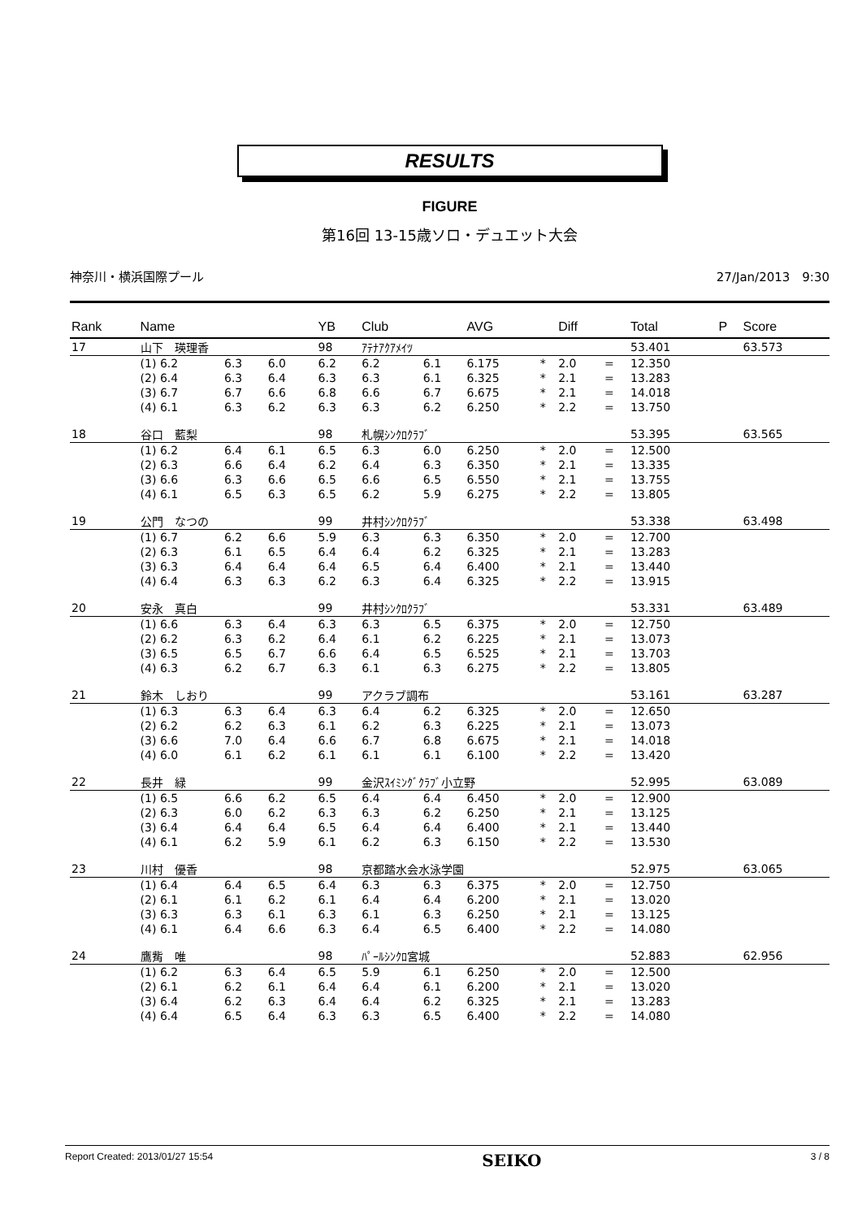RESULTS
FIGURE
第16回 13-15歳ソロ・デュエット大会
神奈川・横浜国際プール 27/Jan/2013　9:30
| Rank | Name | | | | YB | Club | | AVG | | Diff | | Total | P | Score |
| --- | --- | --- | --- | --- | --- | --- | --- | --- | --- | --- | --- | --- | --- | --- |
| 17 | 山下 瑛理香 | | | | 98 | ｱﾃﾅｱｸｱﾒｲﾂ | | | | | | 53.401 | | 63.573 |
| | (1) 6.2 | 6.3 | 6.0 | | 6.2 | 6.2 | 6.1 | 6.175 | * | 2.0 | = | 12.350 | | |
| | (2) 6.4 | 6.3 | 6.4 | | 6.3 | 6.3 | 6.1 | 6.325 | * | 2.1 | = | 13.283 | | |
| | (3) 6.7 | 6.7 | 6.6 | | 6.8 | 6.6 | 6.7 | 6.675 | * | 2.1 | = | 14.018 | | |
| | (4) 6.1 | 6.3 | 6.2 | | 6.3 | 6.3 | 6.2 | 6.250 | * | 2.2 | = | 13.750 | | |
| 18 | 谷口 藍梨 | | | | 98 | 札幌ｼﾝｸﾛｸﾗﾌﾞ | | | | | | 53.395 | | 63.565 |
| | (1) 6.2 | 6.4 | 6.1 | | 6.5 | 6.3 | 6.0 | 6.250 | * | 2.0 | = | 12.500 | | |
| | (2) 6.3 | 6.6 | 6.4 | | 6.2 | 6.4 | 6.3 | 6.350 | * | 2.1 | = | 13.335 | | |
| | (3) 6.6 | 6.3 | 6.6 | | 6.5 | 6.6 | 6.5 | 6.550 | * | 2.1 | = | 13.755 | | |
| | (4) 6.1 | 6.5 | 6.3 | | 6.5 | 6.2 | 5.9 | 6.275 | * | 2.2 | = | 13.805 | | |
| 19 | 公門 なつの | | | | 99 | 井村ｼﾝｸﾛｸﾗﾌﾞ | | | | | | 53.338 | | 63.498 |
| | (1) 6.7 | 6.2 | 6.6 | | 5.9 | 6.3 | 6.3 | 6.350 | * | 2.0 | = | 12.700 | | |
| | (2) 6.3 | 6.1 | 6.5 | | 6.4 | 6.4 | 6.2 | 6.325 | * | 2.1 | = | 13.283 | | |
| | (3) 6.3 | 6.4 | 6.4 | | 6.4 | 6.5 | 6.4 | 6.400 | * | 2.1 | = | 13.440 | | |
| | (4) 6.4 | 6.3 | 6.3 | | 6.2 | 6.3 | 6.4 | 6.325 | * | 2.2 | = | 13.915 | | |
| 20 | 安永 真白 | | | | 99 | 井村ｼﾝｸﾛｸﾗﾌﾞ | | | | | | 53.331 | | 63.489 |
| | (1) 6.6 | 6.3 | 6.4 | | 6.3 | 6.3 | 6.5 | 6.375 | * | 2.0 | = | 12.750 | | |
| | (2) 6.2 | 6.3 | 6.2 | | 6.4 | 6.1 | 6.2 | 6.225 | * | 2.1 | = | 13.073 | | |
| | (3) 6.5 | 6.5 | 6.7 | | 6.6 | 6.4 | 6.5 | 6.525 | * | 2.1 | = | 13.703 | | |
| | (4) 6.3 | 6.2 | 6.7 | | 6.3 | 6.1 | 6.3 | 6.275 | * | 2.2 | = | 13.805 | | |
| 21 | 鈴木 しおり | | | | 99 | アクラブ調布 | | | | | | 53.161 | | 63.287 |
| | (1) 6.3 | 6.3 | 6.4 | | 6.3 | 6.4 | 6.2 | 6.325 | * | 2.0 | = | 12.650 | | |
| | (2) 6.2 | 6.2 | 6.3 | | 6.1 | 6.2 | 6.3 | 6.225 | * | 2.1 | = | 13.073 | | |
| | (3) 6.6 | 7.0 | 6.4 | | 6.6 | 6.7 | 6.8 | 6.675 | * | 2.1 | = | 14.018 | | |
| | (4) 6.0 | 6.1 | 6.2 | | 6.1 | 6.1 | 6.1 | 6.100 | * | 2.2 | = | 13.420 | | |
| 22 | 長井 緑 | | | | 99 | 金沢ｽｲﾐﾝｸﾞｸﾗﾌﾞ小立野 | | | | | | 52.995 | | 63.089 |
| | (1) 6.5 | 6.6 | 6.2 | | 6.5 | 6.4 | 6.4 | 6.450 | * | 2.0 | = | 12.900 | | |
| | (2) 6.3 | 6.0 | 6.2 | | 6.3 | 6.3 | 6.2 | 6.250 | * | 2.1 | = | 13.125 | | |
| | (3) 6.4 | 6.4 | 6.4 | | 6.5 | 6.4 | 6.4 | 6.400 | * | 2.1 | = | 13.440 | | |
| | (4) 6.1 | 6.2 | 5.9 | | 6.1 | 6.2 | 6.3 | 6.150 | * | 2.2 | = | 13.530 | | |
| 23 | 川村 優香 | | | | 98 | 京都踏水会水泳学園 | | | | | | 52.975 | | 63.065 |
| | (1) 6.4 | 6.4 | 6.5 | | 6.4 | 6.3 | 6.3 | 6.375 | * | 2.0 | = | 12.750 | | |
| | (2) 6.1 | 6.1 | 6.2 | | 6.1 | 6.4 | 6.4 | 6.200 | * | 2.1 | = | 13.020 | | |
| | (3) 6.3 | 6.3 | 6.1 | | 6.3 | 6.1 | 6.3 | 6.250 | * | 2.1 | = | 13.125 | | |
| | (4) 6.1 | 6.4 | 6.6 | | 6.3 | 6.4 | 6.5 | 6.400 | * | 2.2 | = | 14.080 | | |
| 24 | 鷹觜 唯 | | | | 98 | ﾊﾟｰﾙｼﾝｸﾛ宮城 | | | | | | 52.883 | | 62.956 |
| | (1) 6.2 | 6.3 | 6.4 | | 6.5 | 5.9 | 6.1 | 6.250 | * | 2.0 | = | 12.500 | | |
| | (2) 6.1 | 6.2 | 6.1 | | 6.4 | 6.4 | 6.1 | 6.200 | * | 2.1 | = | 13.020 | | |
| | (3) 6.4 | 6.2 | 6.3 | | 6.4 | 6.4 | 6.2 | 6.325 | * | 2.1 | = | 13.283 | | |
| | (4) 6.4 | 6.5 | 6.4 | | 6.3 | 6.3 | 6.5 | 6.400 | * | 2.2 | = | 14.080 | | |
Report Created: 2013/01/27 15:54 SEIKO 3 / 8